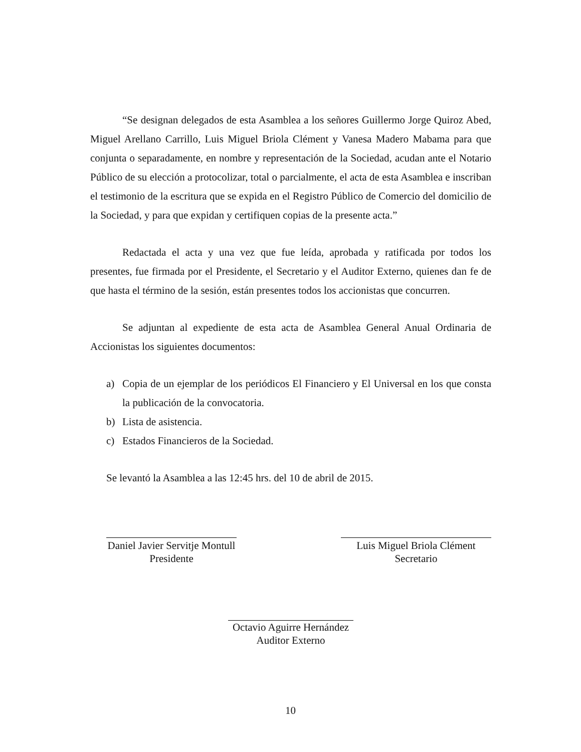“Se designan delegados de esta Asamblea a los señores Guillermo Jorge Quiroz Abed, Miguel Arellano Carrillo, Luis Miguel Briola Clément y Vanesa Madero Mabama para que conjunta o separadamente, en nombre y representación de la Sociedad, acudan ante el Notario Público de su elección a protocolizar, total o parcialmente, el acta de esta Asamblea e inscriban el testimonio de la escritura que se expida en el Registro Público de Comercio del domicilio de la Sociedad, y para que expidan y certifiquen copias de la presente acta.”
Redactada el acta y una vez que fue leída, aprobada y ratificada por todos los presentes, fue firmada por el Presidente, el Secretario y el Auditor Externo, quienes dan fe de que hasta el término de la sesión, están presentes todos los accionistas que concurren.
Se adjuntan al expediente de esta acta de Asamblea General Anual Ordinaria de Accionistas los siguientes documentos:
a) Copia de un ejemplar de los periódicos El Financiero y El Universal en los que consta la publicación de la convocatoria.
b) Lista de asistencia.
c) Estados Financieros de la Sociedad.
Se levantó la Asamblea a las 12:45 hrs. del 10 de abril de 2015.
Daniel Javier Servitje Montull
Presidente
Luis Miguel Briola Clément
Secretario
Octavio Aguirre Hernández
Auditor Externo
10